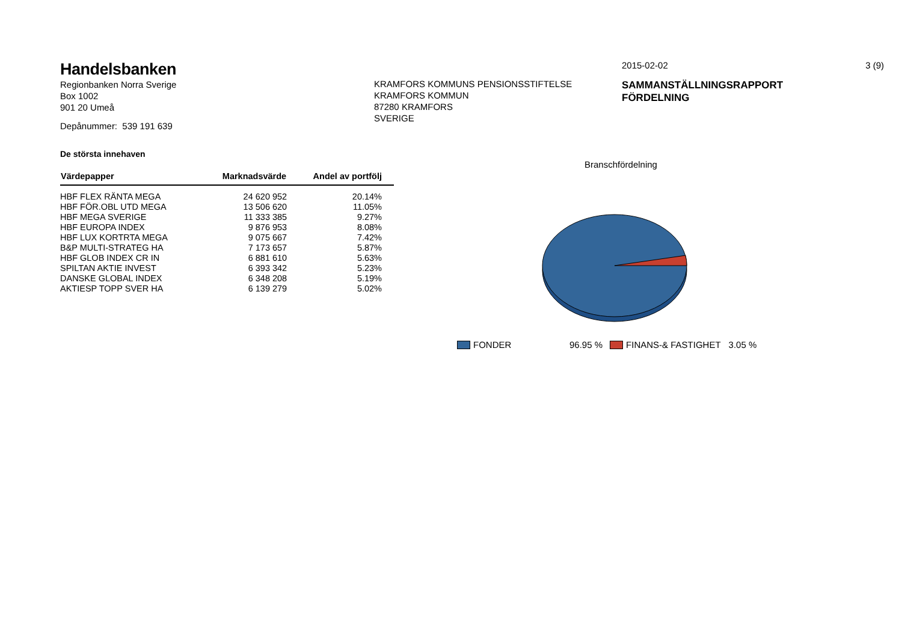Handelsbanken
Regionbanken Norra Sverige
Box 1002
901 20 Umeå
Depånummer: 539 191 639
KRAMFORS KOMMUNS PENSIONSSTIFTELSE
KRAMFORS KOMMUN
87280 KRAMFORS
SVERIGE
2015-02-02 3 (9)
SAMMANSTÄLLNINGSRAPPORT
FÖRDELNING
De största innehaven
| Värdepapper | Marknadsvärde | Andel av portfölj |
| --- | --- | --- |
| HBF FLEX RÄNTA MEGA | 24 620 952 | 20.14% |
| HBF FÖR.OBL UTD MEGA | 13 506 620 | 11.05% |
| HBF MEGA SVERIGE | 11 333 385 | 9.27% |
| HBF EUROPA INDEX | 9 876 953 | 8.08% |
| HBF LUX KORTRTA MEGA | 9 075 667 | 7.42% |
| B&P MULTI-STRATEG HA | 7 173 657 | 5.87% |
| HBF GLOB INDEX CR IN | 6 881 610 | 5.63% |
| SPILTAN AKTIE INVEST | 6 393 342 | 5.23% |
| DANSKE GLOBAL INDEX | 6 348 208 | 5.19% |
| AKTIESP TOPP SVER HA | 6 139 279 | 5.02% |
Branschfördelning
FONDER 96.95 % FINANS-& FASTIGHET 3.05 %